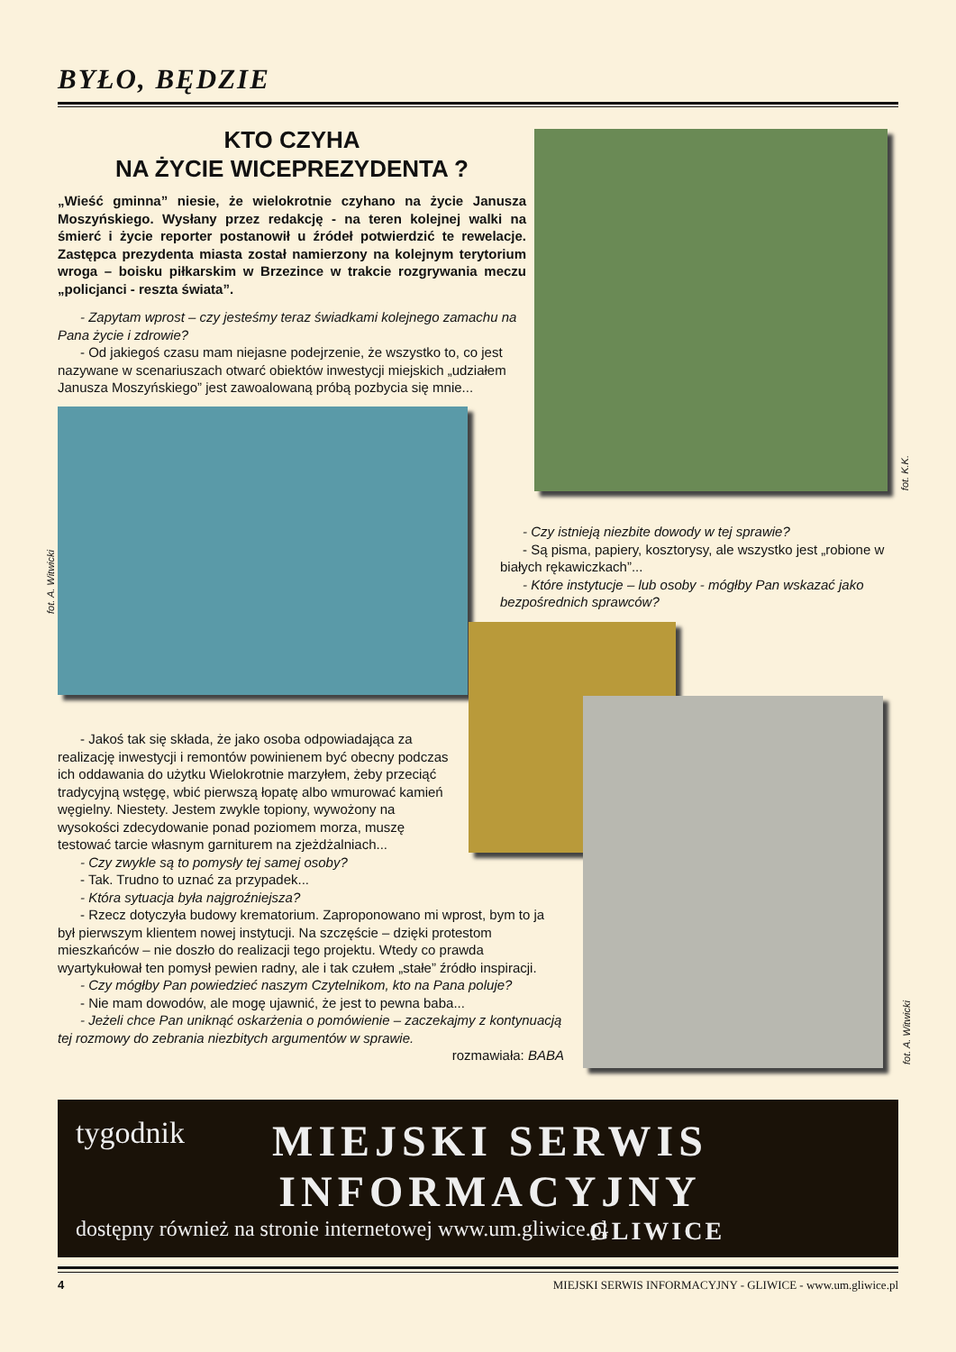BYŁO, BĘDZIE
KTO CZYHA
NA ŻYCIE WICEPREZYDENTA ?
„Wieść gminna” niesie, że wielokrotnie czyhano na życie Janusza Moszyńskiego. Wysłany przez redakcję - na teren kolejnej walki na śmierć i życie reporter postanowił u źródeł potwierdzić te rewelacje. Zastępca prezydenta miasta został namierzony na kolejnym terytorium wroga – boisku piłkarskim w Brzezince w trakcie rozgrywania meczu „policjanci - reszta świata”.
- Zapytam wprost – czy jesteśmy teraz świadkami kolejnego zamachu na Pana życie i zdrowie?
- Od jakiegoś czasu mam niejasne podejrzenie, że wszystko to, co jest nazywane w scenariuszach otwarć obiektów inwestycji miejskich „udziałem Janusza Moszyńskiego” jest zawoalowaną próbą pozbycia się mnie...
fot. K.K.
fot. A. Witwicki
- Czy istnieją niezbite dowody w tej sprawie?
- Są pisma, papiery, kosztorysy, ale wszystko jest „robione w białych rękawiczkach”...
- Które instytucje – lub osoby - mógłby Pan wskazać jako bezpośrednich sprawców?
fot. A. Witwicki
- Jakoś tak się składa, że jako osoba odpowiadająca za realizację inwestycji i remontów powinienem być obecny podczas ich oddawania do użytku Wielokrotnie marzyłem, żeby przeciąć tradycyjną wstęgę, wbić pierwszą łopatę albo wmurować kamień węgielny. Niestety. Jestem zwykle topiony, wywożony na wysokości zdecydowanie ponad poziomem morza, muszę testować tarcie własnym garniturem na zjeżdżalniach...
- Czy zwykle są to pomysły tej samej osoby?
- Tak. Trudno to uznać za przypadek...
- Która sytuacja była najgroźniejsza?
- Rzecz dotyczyła budowy krematorium. Zaproponowano mi wprost, bym to ja był pierwszym klientem nowej instytucji. Na szczęście – dzięki protestom mieszkańców – nie doszło do realizacji tego projektu. Wtedy co prawda wyartykułował ten pomysł pewien radny, ale i tak czułem „stałe” źródło inspiracji.
- Czy mógłby Pan powiedzieć naszym Czytelnikom, kto na Pana poluje?
- Nie mam dowodów, ale mogę ujawnić, że jest to pewna baba...
- Jeżeli chce Pan uniknąć oskarżenia o pomówienie – zaczekajmy z kontynuacją tej rozmowy do zebrania niezbitych argumentów w sprawie.
rozmawiała: BABA
tygodnik
MIEJSKI SERWIS
INFORMACYJNY
dostępny również na stronie internetowej www.um.gliwice.pl
GLIWICE
4 MIEJSKI SERWIS INFORMACYJNY - GLIWICE - www.um.gliwice.pl